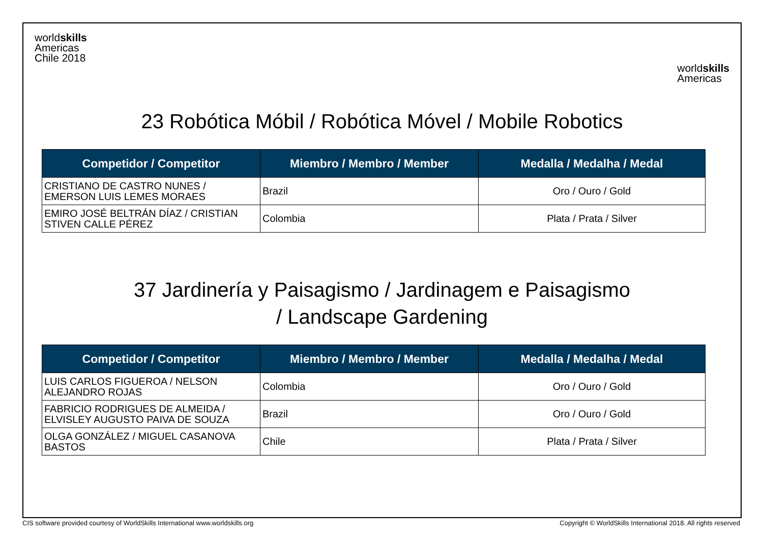worldskills
Americas
Chile 2018
worldskills
Americas
23 Robótica Móbil / Robótica Móvel / Mobile Robotics
| Competidor / Competitor | Miembro / Membro / Member | Medalla / Medalha / Medal |
| --- | --- | --- |
| CRISTIANO DE CASTRO NUNES / EMERSON LUIS LEMES MORAES | Brazil | Oro / Ouro / Gold |
| EMIRO JOSÉ BELTRÁN DÍAZ / CRISTIAN STIVEN CALLE PÉREZ | Colombia | Plata / Prata / Silver |
37 Jardinería y Paisagismo / Jardinagem e Paisagismo
/ Landscape Gardening
| Competidor / Competitor | Miembro / Membro / Member | Medalla / Medalha / Medal |
| --- | --- | --- |
| LUIS CARLOS FIGUEROA / NELSON ALEJANDRO ROJAS | Colombia | Oro / Ouro / Gold |
| FABRICIO RODRIGUES DE ALMEIDA / ELVISLEY AUGUSTO PAIVA DE SOUZA | Brazil | Oro / Ouro / Gold |
| OLGA GONZÁLEZ / MIGUEL CASANOVA BASTOS | Chile | Plata / Prata / Silver |
CIS software provided courtesy of WorldSkills International www.worldskills.org Copyright © WorldSkills International 2018. All rights reserved